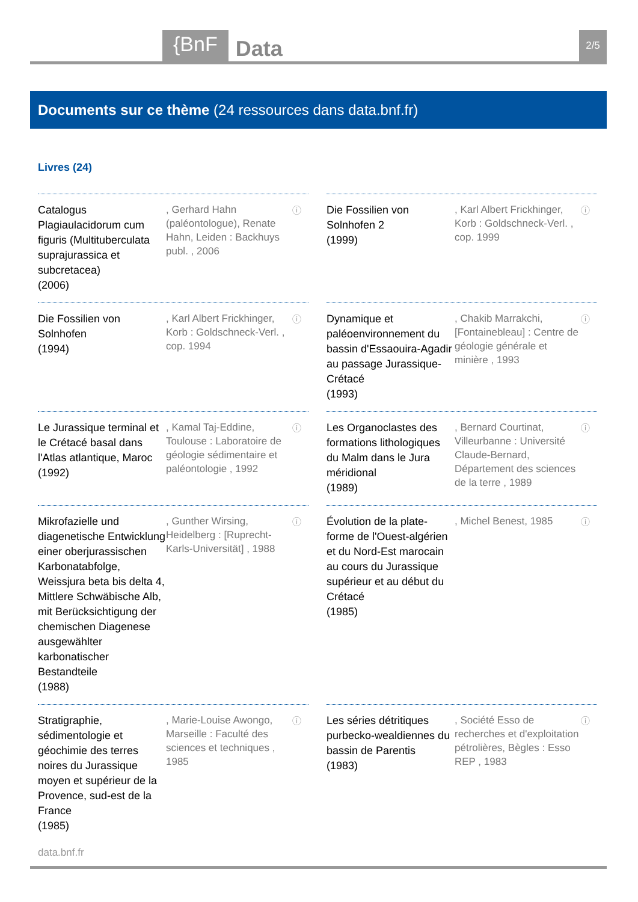{BnF Data 2/5
Documents sur ce thème (24 ressources dans data.bnf.fr)
Livres (24)
Catalogus Plagiaulacidorum cum figuris (Multituberculata suprajurassica et subcretacea)
(2006)
, Gerhard Hahn (paléontologue), Renate Hahn, Leiden : Backhuys publ. , 2006
ⓘ
Die Fossilien von Solnhofen 2
(1999)
, Karl Albert Frickhinger, Korb : Goldschneck-Verl. , cop. 1999
ⓘ
Die Fossilien von Solnhofen
(1994)
, Karl Albert Frickhinger, Korb : Goldschneck-Verl. , cop. 1994
ⓘ
Dynamique et paléoenvironnement du bassin d'Essaouira-Agadir au passage Jurassique-Crétacé
(1993)
, Chakib Marrakchi, [Fontainebleau] : Centre de géologie générale et minière , 1993
ⓘ
Le Jurassique terminal et le Crétacé basal dans l'Atlas atlantique, Maroc
(1992)
, Kamal Taj-Eddine, Toulouse : Laboratoire de géologie sédimentaire et paléontologie , 1992
ⓘ
Les Organoclastes des formations lithologiques du Malm dans le Jura méridional
(1989)
, Bernard Courtinat, Villeurbanne : Université Claude-Bernard, Département des sciences de la terre , 1989
ⓘ
Mikrofazielle und diagenetische Entwicklung einer oberjurassischen Karbonatabfolge, Weissjura beta bis delta 4, Mittlere Schwäbische Alb, mit Berücksichtigung der chemischen Diagenese ausgewählter karbonatischer Bestandteile
(1988)
, Gunther Wirsing, Heidelberg : [Ruprecht-Karls-Universität] , 1988
ⓘ
Évolution de la plate-forme de l'Ouest-algérien et du Nord-Est marocain au cours du Jurassique supérieur et au début du Crétacé
(1985)
, Michel Benest, 1985
ⓘ
Stratigraphie, sédimentologie et géochimie des terres noires du Jurassique moyen et supérieur de la Provence, sud-est de la France
(1985)
, Marie-Louise Awongo, Marseille : Faculté des sciences et techniques , 1985
ⓘ
Les séries détritiques purbecko-wealdiennes du bassin de Parentis
(1983)
, Société Esso de recherches et d'exploitation pétrolières, Bègles : Esso REP , 1983
ⓘ
data.bnf.fr